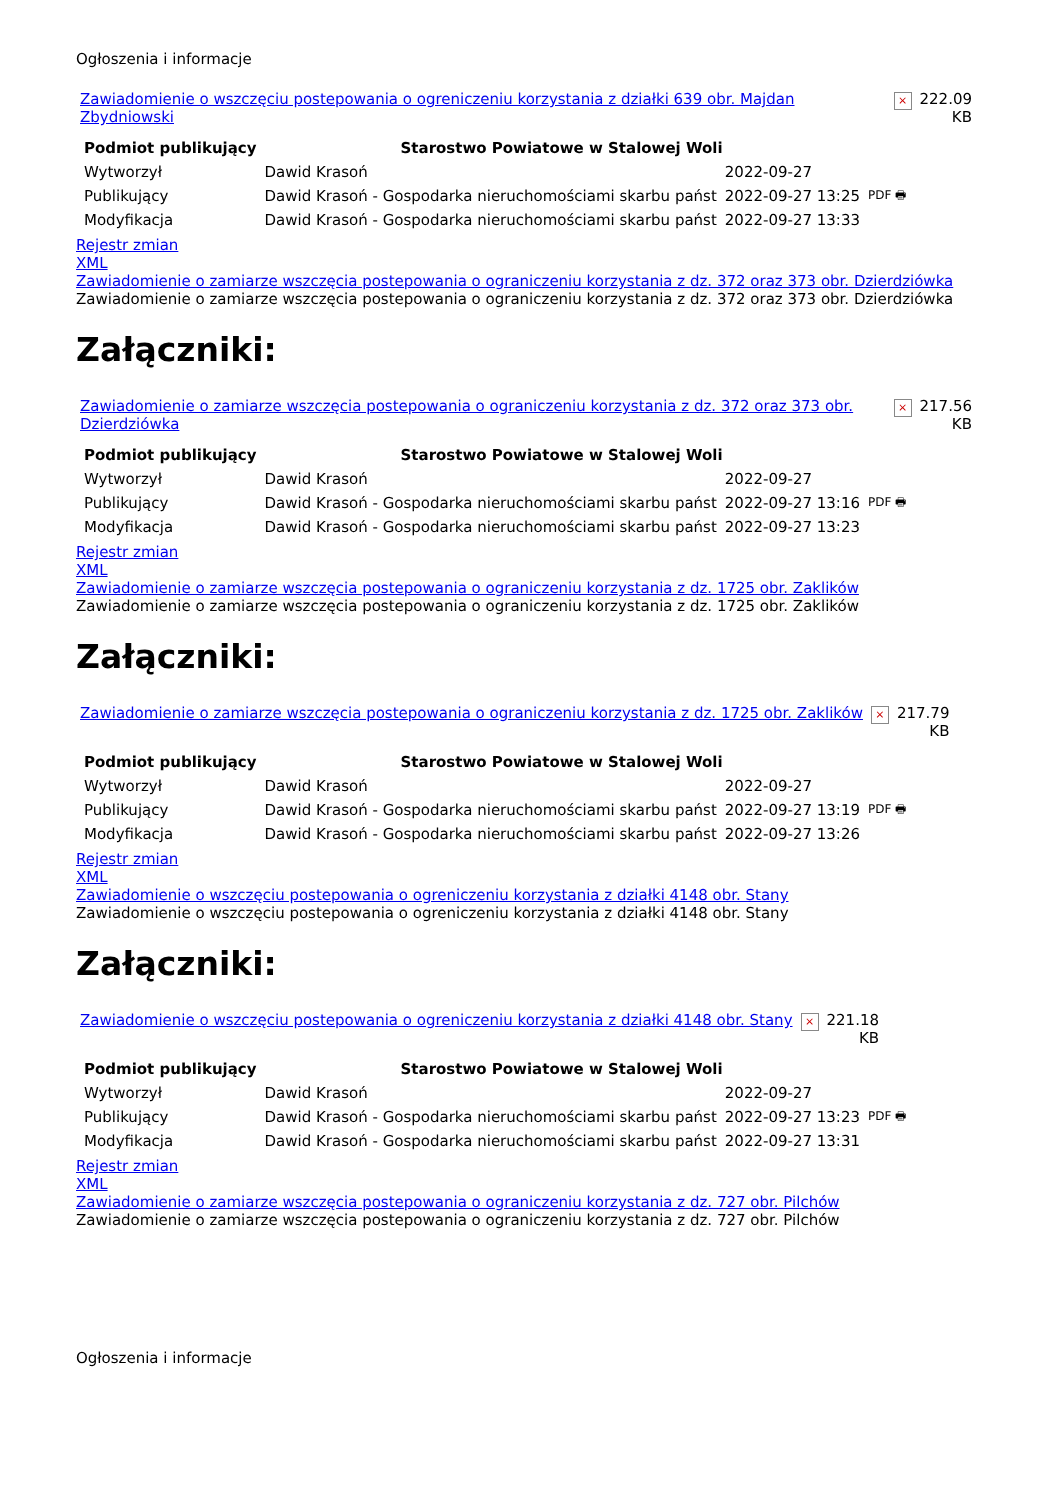Ogłoszenia i informacje
| Zawiadomienie o wszczęciu postepowania o ogreniczeniu korzystania z działki 639 obr. Majdan Zbydniowski | × | 222.09 KB |
| Podmiot publikujący | Starostwo Powiatowe w Stalowej Woli | | |
| Wytworzył | Dawid Krasoń | 2022-09-27 | PDF 🖶 |
| Publikujący | Dawid Krasoń - Gospodarka nieruchomościami skarbu państ | 2022-09-27 13:25 | |
| Modyfikacja | Dawid Krasoń - Gospodarka nieruchomościami skarbu państ | 2022-09-27 13:33 | |
Rejestr zmian
XML
Zawiadomienie o zamiarze wszczęcia postepowania o ograniczeniu korzystania z dz. 372 oraz 373 obr. Dzierdziówka
Zawiadomienie o zamiarze wszczęcia postepowania o ograniczeniu korzystania z dz. 372 oraz 373 obr. Dzierdziówka
Załączniki:
| Zawiadomienie o zamiarze wszczęcia postepowania o ograniczeniu korzystania z dz. 372 oraz 373 obr. Dzierdziówka | × | 217.56 KB |
| Podmiot publikujący | Starostwo Powiatowe w Stalowej Woli | | |
| Wytworzył | Dawid Krasoń | 2022-09-27 | PDF 🖶 |
| Publikujący | Dawid Krasoń - Gospodarka nieruchomościami skarbu państ | 2022-09-27 13:16 | |
| Modyfikacja | Dawid Krasoń - Gospodarka nieruchomościami skarbu państ | 2022-09-27 13:23 | |
Rejestr zmian
XML
Zawiadomienie o zamiarze wszczęcia postepowania o ograniczeniu korzystania z dz. 1725 obr. Zaklików
Zawiadomienie o zamiarze wszczęcia postepowania o ograniczeniu korzystania z dz. 1725 obr. Zaklików
Załączniki:
| Zawiadomienie o zamiarze wszczęcia postepowania o ograniczeniu korzystania z dz. 1725 obr. Zaklików | × | 217.79 KB |
| Podmiot publikujący | Starostwo Powiatowe w Stalowej Woli | | |
| Wytworzył | Dawid Krasoń | 2022-09-27 | PDF 🖶 |
| Publikujący | Dawid Krasoń - Gospodarka nieruchomościami skarbu państ | 2022-09-27 13:19 | |
| Modyfikacja | Dawid Krasoń - Gospodarka nieruchomościami skarbu państ | 2022-09-27 13:26 | |
Rejestr zmian
XML
Zawiadomienie o wszczęciu postepowania o ogreniczeniu korzystania z działki 4148 obr. Stany
Zawiadomienie o wszczęciu postepowania o ogreniczeniu korzystania z działki 4148 obr. Stany
Załączniki:
| Zawiadomienie o wszczęciu postepowania o ogreniczeniu korzystania z działki 4148 obr. Stany | × | 221.18 KB |
| Podmiot publikujący | Starostwo Powiatowe w Stalowej Woli | | |
| Wytworzył | Dawid Krasoń | 2022-09-27 | PDF 🖶 |
| Publikujący | Dawid Krasoń - Gospodarka nieruchomościami skarbu państ | 2022-09-27 13:23 | |
| Modyfikacja | Dawid Krasoń - Gospodarka nieruchomościami skarbu państ | 2022-09-27 13:31 | |
Rejestr zmian
XML
Zawiadomienie o zamiarze wszczęcia postepowania o ograniczeniu korzystania z dz. 727 obr. Pilchów
Zawiadomienie o zamiarze wszczęcia postepowania o ograniczeniu korzystania z dz. 727 obr. Pilchów
Ogłoszenia i informacje